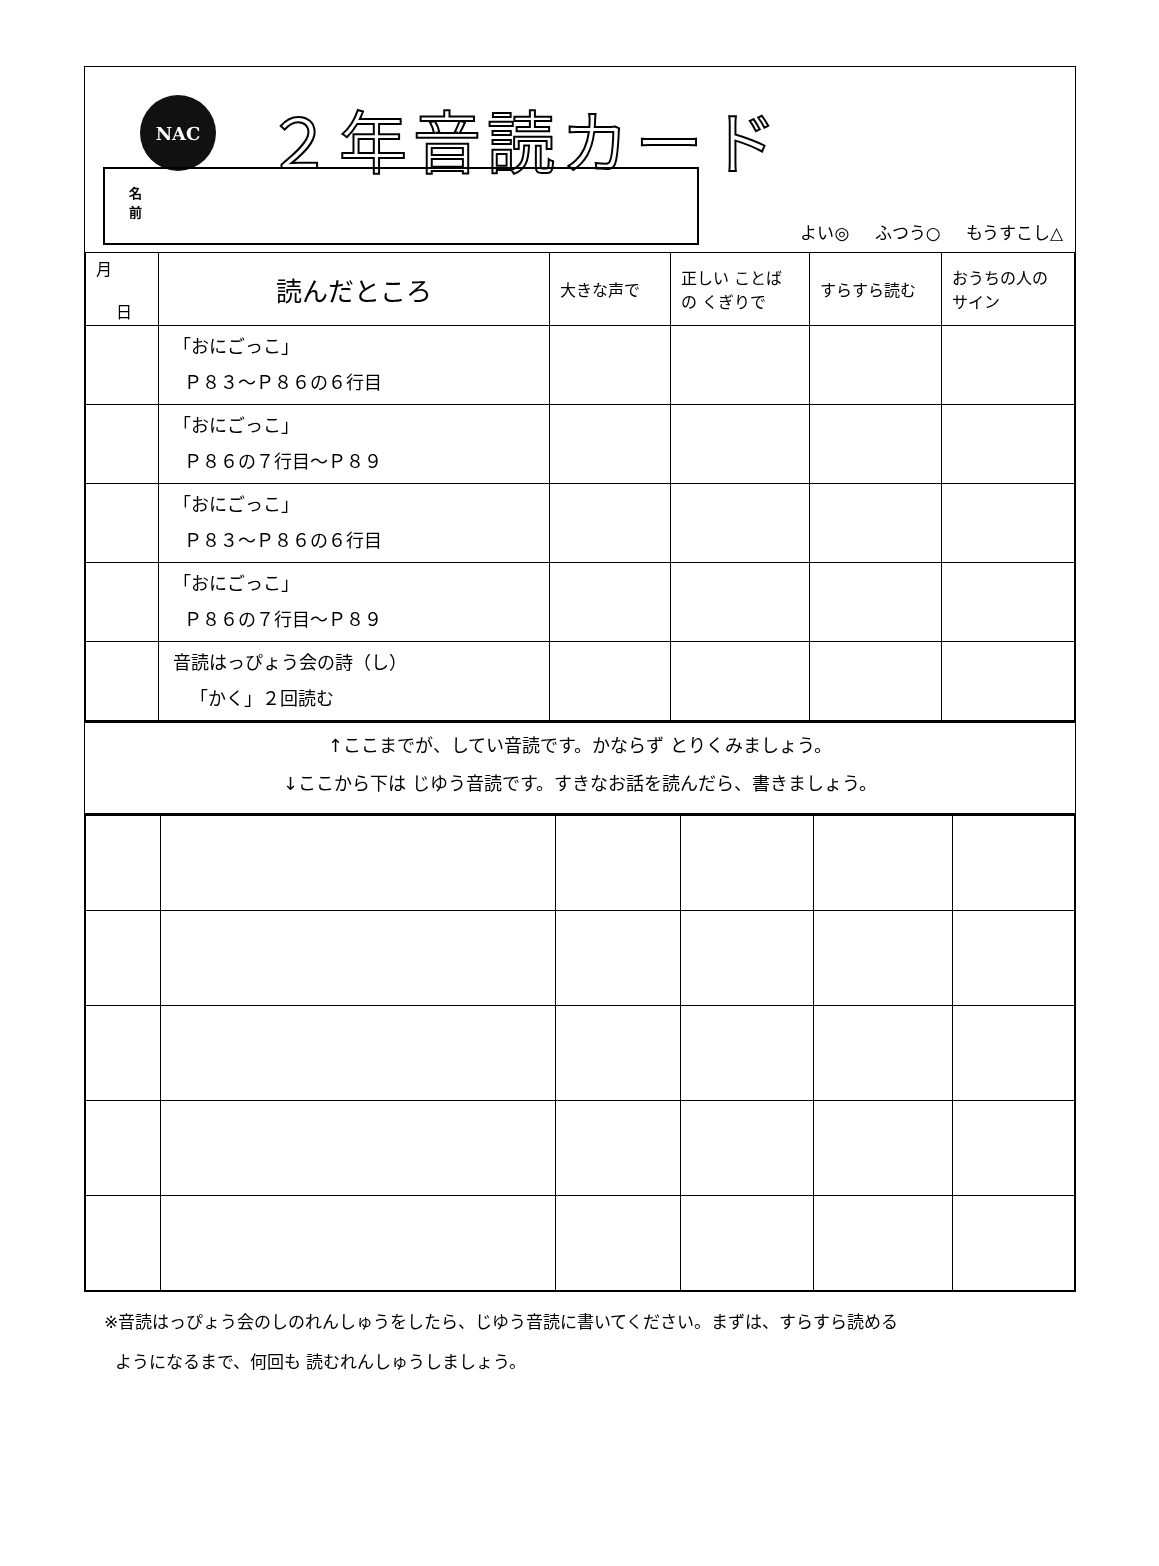NAC ２年音読カード
名前
よい◎ ふつう○ もうすこし△
| 月 日 | 読んだところ | 大きな声で | 正しい ことば の くぎりで | すらすら読む | おうちの人の サイン |
| --- | --- | --- | --- | --- | --- |
| | 「おにごっこ」 Ｐ８３～Ｐ８６の６行目 | | | | |
| | 「おにごっこ」 Ｐ８６の７行目～Ｐ８９ | | | | |
| | 「おにごっこ」 Ｐ８３～Ｐ８６の６行目 | | | | |
| | 「おにごっこ」 Ｐ８６の７行目～Ｐ８９ | | | | |
| | 音読はっぴょう会の詩（し） 「かく」２回読む | | | | |
↑ここまでが、してい音読です。かならず とりくみましょう。
↓ここから下は じゆう音読です。すきなお話を読んだら、書きましょう。
※音読はっぴょう会のしのれんしゅうをしたら、じゆう音読に書いてください。まずは、すらすら読める
ようになるまで、何回も 読むれんしゅうしましょう。